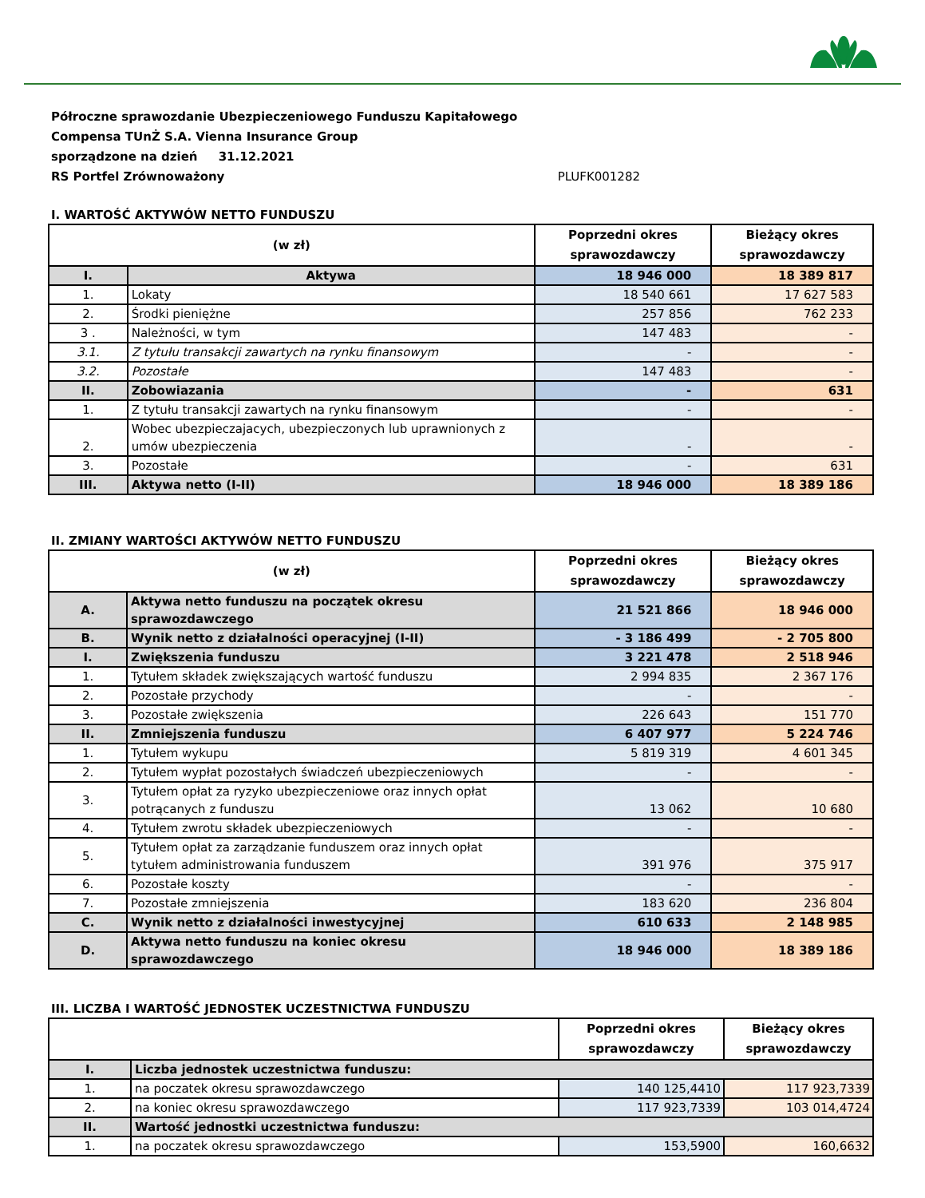Półroczne sprawozdanie Ubezpieczeniowego Funduszu Kapitałowego
Compensa TUnŻ S.A. Vienna Insurance Group
sporządzone na dzień 31.12.2021
RS Portfel Zrównoważony PLUFK001282
I. WARTOŚĆ AKTYWÓW NETTO FUNDUSZU
| (w zł) | | Poprzedni okres sprawozdawczy | Bieżący okres sprawozdawczy |
| --- | --- | --- | --- |
| I. | Aktywa | 18 946 000 | 18 389 817 |
| 1. | Lokaty | 18 540 661 | 17 627 583 |
| 2. | Środki pieniężne | 257 856 | 762 233 |
| 3 . | Należności, w tym | 147 483 | - |
| 3.1. | Z tytułu transakcji zawartych na rynku finansowym | - | - |
| 3.2. | Pozostałe | 147 483 | - |
| II. | Zobowiazania | - | 631 |
| 1. | Z tytułu transakcji zawartych na rynku finansowym | - | - |
| 2. | Wobec ubezpieczajacych, ubezpieczonych lub uprawnionych z umów ubezpieczenia | - | - |
| 3. | Pozostałe | - | 631 |
| III. | Aktywa netto (I-II) | 18 946 000 | 18 389 186 |
II. ZMIANY WARTOŚCI AKTYWÓW NETTO FUNDUSZU
| (w zł) | | Poprzedni okres sprawozdawczy | Bieżący okres sprawozdawczy |
| --- | --- | --- | --- |
| A. | Aktywa netto funduszu na początek okresu sprawozdawczego | 21 521 866 | 18 946 000 |
| B. | Wynik netto z działalności operacyjnej (I-II) | - 3 186 499 | - 2 705 800 |
| I. | Zwiększenia funduszu | 3 221 478 | 2 518 946 |
| 1. | Tytułem składek zwiększających wartość funduszu | 2 994 835 | 2 367 176 |
| 2. | Pozostałe przychody | - | - |
| 3. | Pozostałe zwiększenia | 226 643 | 151 770 |
| II. | Zmniejszenia funduszu | 6 407 977 | 5 224 746 |
| 1. | Tytułem wykupu | 5 819 319 | 4 601 345 |
| 2. | Tytułem wypłat pozostałych świadczeń ubezpieczeniowych | - | - |
| 3. | Tytułem opłat za ryzyko ubezpieczeniowe oraz innych opłat potrącanych z funduszu | 13 062 | 10 680 |
| 4. | Tytułem zwrotu składek ubezpieczeniowych | - | - |
| 5. | Tytułem opłat za zarządzanie funduszem oraz innych opłat tytułem administrowania funduszem | 391 976 | 375 917 |
| 6. | Pozostałe koszty | - | - |
| 7. | Pozostałe zmniejszenia | 183 620 | 236 804 |
| C. | Wynik netto z działalności inwestycyjnej | 610 633 | 2 148 985 |
| D. | Aktywa netto funduszu na koniec okresu sprawozdawczego | 18 946 000 | 18 389 186 |
III. LICZBA I WARTOŚĆ JEDNOSTEK UCZESTNICTWA FUNDUSZU
| | | Poprzedni okres sprawozdawczy | Bieżący okres sprawozdawczy |
| --- | --- | --- | --- |
| I. | Liczba jednostek uczestnictwa funduszu: | | |
| 1. | na poczatek okresu sprawozdawczego | 140 125,4410 | 117 923,7339 |
| 2. | na koniec okresu sprawozdawczego | 117 923,7339 | 103 014,4724 |
| II. | Wartość jednostki uczestnictwa funduszu: | | |
| 1. | na poczatek okresu sprawozdawczego | 153,5900 | 160,6632 |